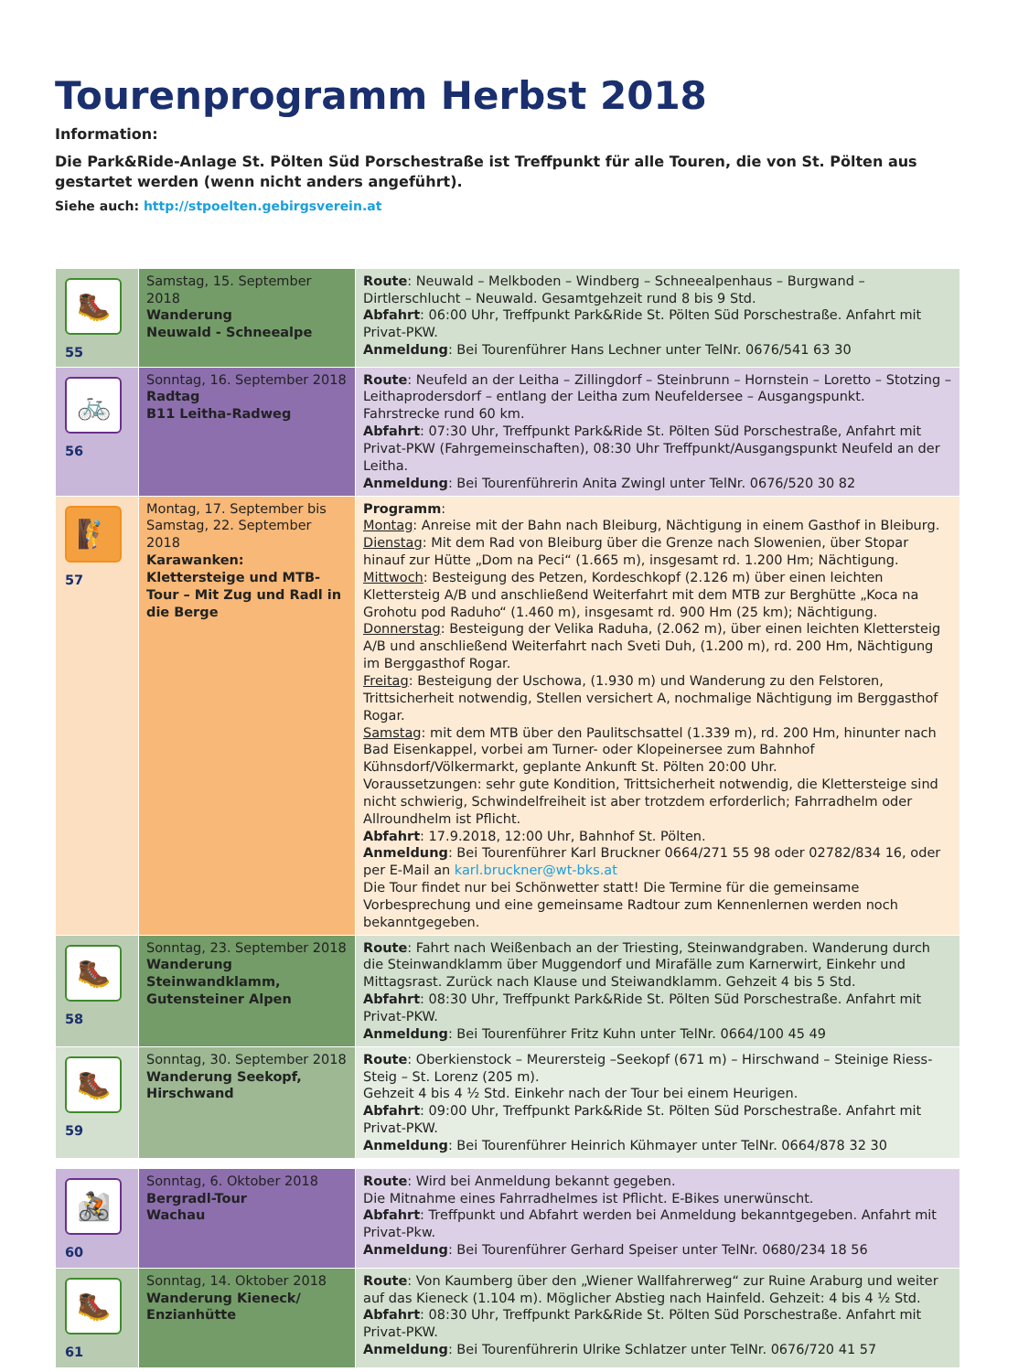Tourenprogramm Herbst 2018
Information:
Die Park&Ride-Anlage St. Pölten Süd Porschestraße ist Treffpunkt für alle Touren, die von St. Pölten aus gestartet werden (wenn nicht anders angeführt).
Siehe auch: http://stpoelten.gebirgsverein.at
| 🥾 55 | Samstag, 15. September 2018 Wanderung Neuwald - Schneealpe | Route : Neuwald – Melkboden – Windberg – Schneealpenhaus – Burgwand – Dirtlerschlucht – Neuwald. Gesamtgehzeit rund 8 bis 9 Std. Abfahrt : 06:00 Uhr, Treffpunkt Park&Ride St. Pölten Süd Porschestraße. Anfahrt mit Privat-PKW. Anmeldung : Bei Tourenführer Hans Lechner unter TelNr. 0676/541 63 30 |
| 🚲 56 | Sonntag, 16. September 2018 Radtag B11 Leitha-Radweg | Route : Neufeld an der Leitha – Zillingdorf – Steinbrunn – Hornstein – Loretto – Stotzing – Leithaprodersdorf – entlang der Leitha zum Neufeldersee – Ausgangspunkt. Fahrstrecke rund 60 km. Abfahrt : 07:30 Uhr, Treffpunkt Park&Ride St. Pölten Süd Porschestraße, Anfahrt mit Privat-PKW (Fahrgemeinschaften), 08:30 Uhr Treffpunkt/Ausgangspunkt Neufeld an der Leitha. Anmeldung : Bei Tourenführerin Anita Zwingl unter TelNr. 0676/520 30 82 |
| 🧗 57 | Montag, 17. September bis Samstag, 22. September 2018 Karawanken: Klettersteige und MTB-Tour – Mit Zug und Radl in die Berge | Programm : Montag : Anreise mit der Bahn nach Bleiburg, Nächtigung in einem Gasthof in Bleiburg. Dienstag : Mit dem Rad von Bleiburg über die Grenze nach Slowenien, über Stopar hinauf zur Hütte „Dom na Peci“ (1.665 m), insgesamt rd. 1.200 Hm; Nächtigung. Mittwoch : Besteigung des Petzen, Kordeschkopf (2.126 m) über einen leichten Klettersteig A/B und anschließend Weiterfahrt mit dem MTB zur Berghütte „Koca na Grohotu pod Raduho“ (1.460 m), insgesamt rd. 900 Hm (25 km); Nächtigung. Donnerstag : Besteigung der Velika Raduha, (2.062 m), über einen leichten Klettersteig A/B und anschließend Weiterfahrt nach Sveti Duh, (1.200 m), rd. 200 Hm, Nächtigung im Berggasthof Rogar. Freitag : Besteigung der Uschowa, (1.930 m) und Wanderung zu den Felstoren, Trittsicherheit notwendig, Stellen versichert A, nochmalige Nächtigung im Berggasthof Rogar. Samstag : mit dem MTB über den Paulitschsattel (1.339 m), rd. 200 Hm, hinunter nach Bad Eisenkappel, vorbei am Turner- oder Klopeinersee zum Bahnhof Kühnsdorf/Völkermarkt, geplante Ankunft St. Pölten 20:00 Uhr. Voraussetzungen: sehr gute Kondition, Trittsicherheit notwendig, die Klettersteige sind nicht schwierig, Schwindelfreiheit ist aber trotzdem erforderlich; Fahrradhelm oder Allroundhelm ist Pflicht. Abfahrt : 17.9.2018, 12:00 Uhr, Bahnhof St. Pölten. Anmeldung : Bei Tourenführer Karl Bruckner 0664/271 55 98 oder 02782/834 16, oder per E-Mail an karl.bruckner@wt-bks.at Die Tour findet nur bei Schönwetter statt! Die Termine für die gemeinsame Vorbesprechung und eine gemeinsame Radtour zum Kennenlernen werden noch bekanntgegeben. |
| 🥾 58 | Sonntag, 23. September 2018 Wanderung Steinwandklamm, Gutensteiner Alpen | Route : Fahrt nach Weißenbach an der Triesting, Steinwandgraben. Wanderung durch die Steinwandklamm über Muggendorf und Mirafälle zum Karnerwirt, Einkehr und Mittagsrast. Zurück nach Klause und Steiwandklamm. Gehzeit 4 bis 5 Std. Abfahrt : 08:30 Uhr, Treffpunkt Park&Ride St. Pölten Süd Porschestraße. Anfahrt mit Privat-PKW. Anmeldung : Bei Tourenführer Fritz Kuhn unter TelNr. 0664/100 45 49 |
| 🥾 59 | Sonntag, 30. September 2018 Wanderung Seekopf, Hirschwand | Route : Oberkienstock – Meurersteig –Seekopf (671 m) – Hirschwand – Steinige Riess-Steig – St. Lorenz (205 m). Gehzeit 4 bis 4 ½ Std. Einkehr nach der Tour bei einem Heurigen. Abfahrt : 09:00 Uhr, Treffpunkt Park&Ride St. Pölten Süd Porschestraße. Anfahrt mit Privat-PKW. Anmeldung : Bei Tourenführer Heinrich Kühmayer unter TelNr. 0664/878 32 30 |
| 🚵 60 | Sonntag, 6. Oktober 2018 Bergradl-Tour Wachau | Route : Wird bei Anmeldung bekannt gegeben. Die Mitnahme eines Fahrradhelmes ist Pflicht. E-Bikes unerwünscht. Abfahrt : Treffpunkt und Abfahrt werden bei Anmeldung bekanntgegeben. Anfahrt mit Privat-Pkw. Anmeldung : Bei Tourenführer Gerhard Speiser unter TelNr. 0680/234 18 56 |
| 🥾 61 | Sonntag, 14. Oktober 2018 Wanderung Kieneck/ Enzianhütte | Route : Von Kaumberg über den „Wiener Wallfahrerweg“ zur Ruine Araburg und weiter auf das Kieneck (1.104 m). Möglicher Abstieg nach Hainfeld. Gehzeit: 4 bis 4 ½ Std. Abfahrt : 08:30 Uhr, Treffpunkt Park&Ride St. Pölten Süd Porschestraße. Anfahrt mit Privat-PKW. Anmeldung : Bei Tourenführerin Ulrike Schlatzer unter TelNr. 0676/720 41 57 |